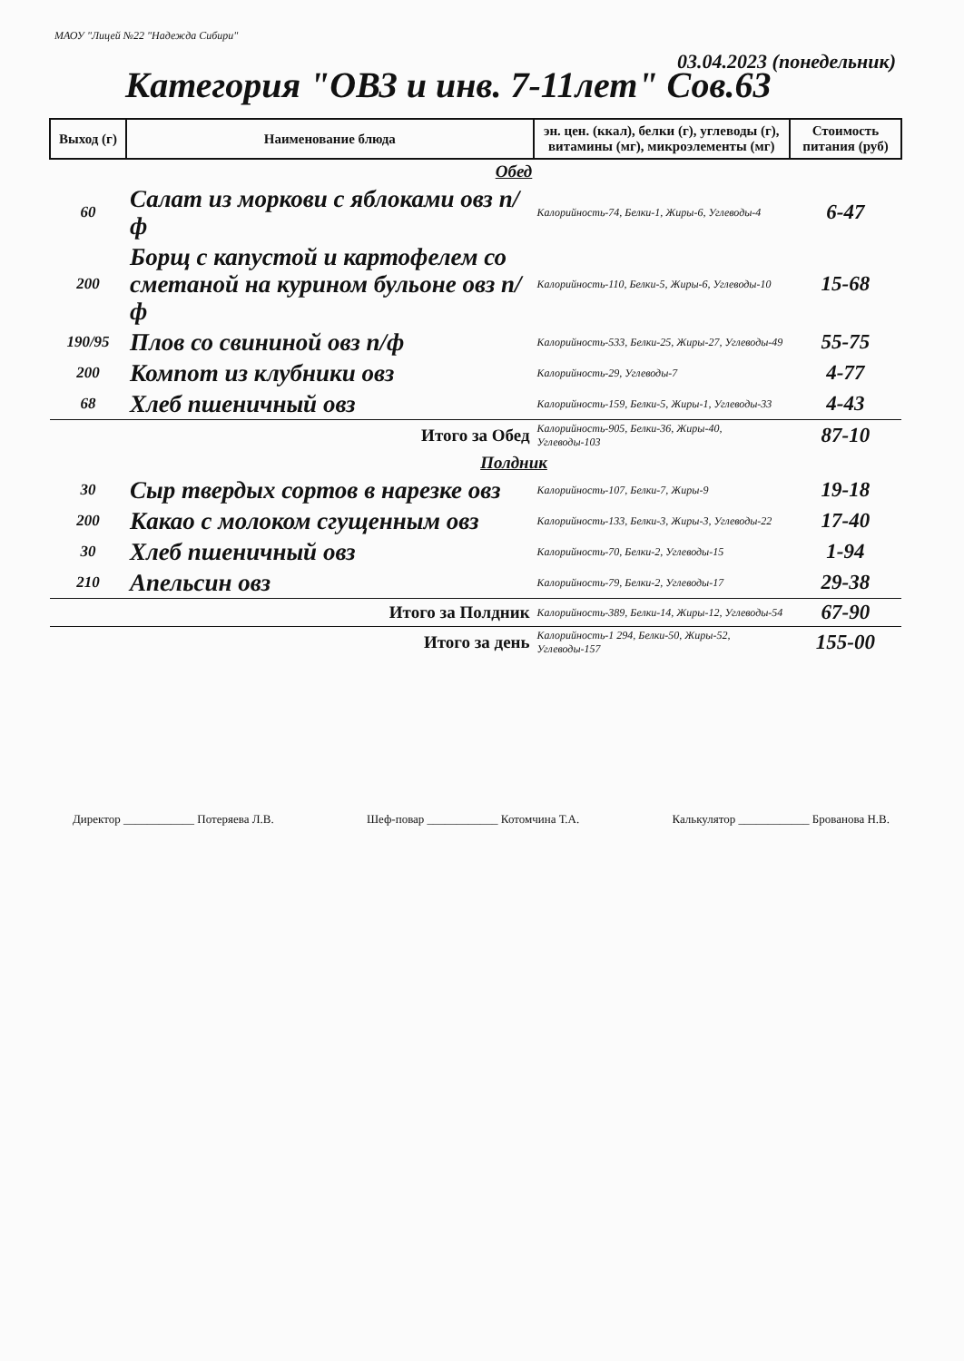МАОУ "Лицей №22 "Надежда Сибири"
03.04.2023 (понедельник)
Категория "ОВЗ и инв. 7-11лет" Сов.63
| Выход (г) | Наименование блюда | эн. цен. (ккал), белки (г), углеводы (г), витамины (мг), микроэлементы (мг) | Стоимость питания (руб) |
| --- | --- | --- | --- |
| | Обед | | |
| 60 | Салат из моркови с яблоками овз п/ф | Калорийность-74, Белки-1, Жиры-6, Углеводы-4 | 6-47 |
| 200 | Борщ с капустой и картофелем со сметаной на курином бульоне овз п/ф | Калорийность-110, Белки-5, Жиры-6, Углеводы-10 | 15-68 |
| 190/95 | Плов со свининой овз п/ф | Калорийность-533, Белки-25, Жиры-27, Углеводы-49 | 55-75 |
| 200 | Компот из клубники овз | Калорийность-29, Углеводы-7 | 4-77 |
| 68 | Хлеб пшеничный овз | Калорийность-159, Белки-5, Жиры-1, Углеводы-33 | 4-43 |
| Итого за Обед | | Калорийность-905, Белки-36, Жиры-40, Углеводы-103 | 87-10 |
| | Полдник | | |
| 30 | Сыр твердых сортов в нарезке овз | Калорийность-107, Белки-7, Жиры-9 | 19-18 |
| 200 | Какао с молоком сгущенным овз | Калорийность-133, Белки-3, Жиры-3, Углеводы-22 | 17-40 |
| 30 | Хлеб пшеничный овз | Калорийность-70, Белки-2, Углеводы-15 | 1-94 |
| 210 | Апельсин овз | Калорийность-79, Белки-2, Углеводы-17 | 29-38 |
| Итого за Полдник | | Калорийность-389, Белки-14, Жиры-12, Углеводы-54 | 67-90 |
| Итого за день | | Калорийность-1 294, Белки-50, Жиры-52, Углеводы-157 | 155-00 |
Директор ____________ Потеряева Л.В. Шеф-повар ____________ Котомчина Т.А. Калькулятор ____________ Брованова Н.В.